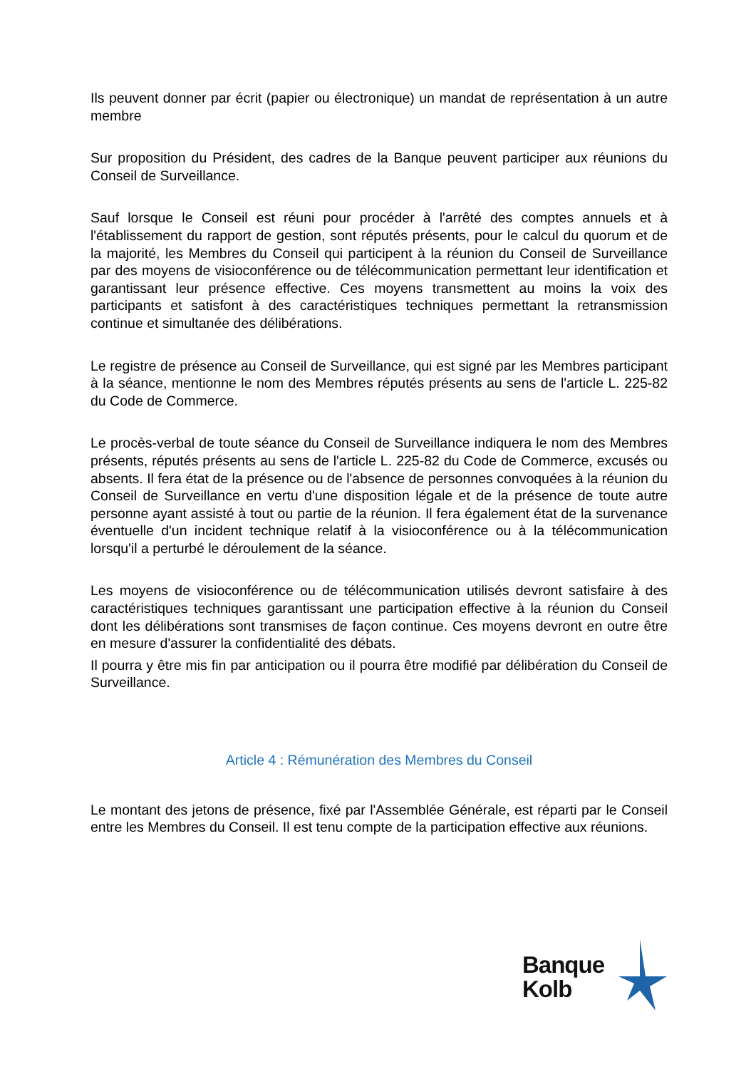Ils peuvent donner par écrit (papier ou électronique) un mandat de représentation à un autre membre
Sur proposition du Président, des cadres de la Banque peuvent participer aux réunions du Conseil de Surveillance.
Sauf lorsque le Conseil est réuni pour procéder à l'arrêté des comptes annuels et à l'établissement du rapport de gestion, sont réputés présents, pour le calcul du quorum et de la majorité, les Membres du Conseil qui participent à la réunion du Conseil de Surveillance par des moyens de visioconférence ou de télécommunication permettant leur identification et garantissant leur présence effective. Ces moyens transmettent au moins la voix des participants et satisfont à des caractéristiques techniques permettant la retransmission continue et simultanée des délibérations.
Le registre de présence au Conseil de Surveillance, qui est signé par les Membres participant à la séance, mentionne le nom des Membres réputés présents au sens de l'article L. 225-82 du Code de Commerce.
Le procès-verbal de toute séance du Conseil de Surveillance indiquera le nom des Membres présents, réputés présents au sens de l'article L. 225-82 du Code de Commerce, excusés ou absents. Il fera état de la présence ou de l'absence de personnes convoquées à la réunion du Conseil de Surveillance en vertu d'une disposition légale et de la présence de toute autre personne ayant assisté à tout ou partie de la réunion. Il fera également état de la survenance éventuelle d'un incident technique relatif à la visioconférence ou à la télécommunication lorsqu'il a perturbé le déroulement de la séance.
Les moyens de visioconférence ou de télécommunication utilisés devront satisfaire à des caractéristiques techniques garantissant une participation effective à la réunion du Conseil dont les délibérations sont transmises de façon continue. Ces moyens devront en outre être en mesure d'assurer la confidentialité des débats.
Il pourra y être mis fin par anticipation ou il pourra être modifié par délibération du Conseil de Surveillance.
Article 4 : Rémunération des Membres du Conseil
Le montant des jetons de présence, fixé par l'Assemblée Générale, est réparti par le Conseil entre les Membres du Conseil. Il est tenu compte de la participation effective aux réunions.
Banque
Kolb